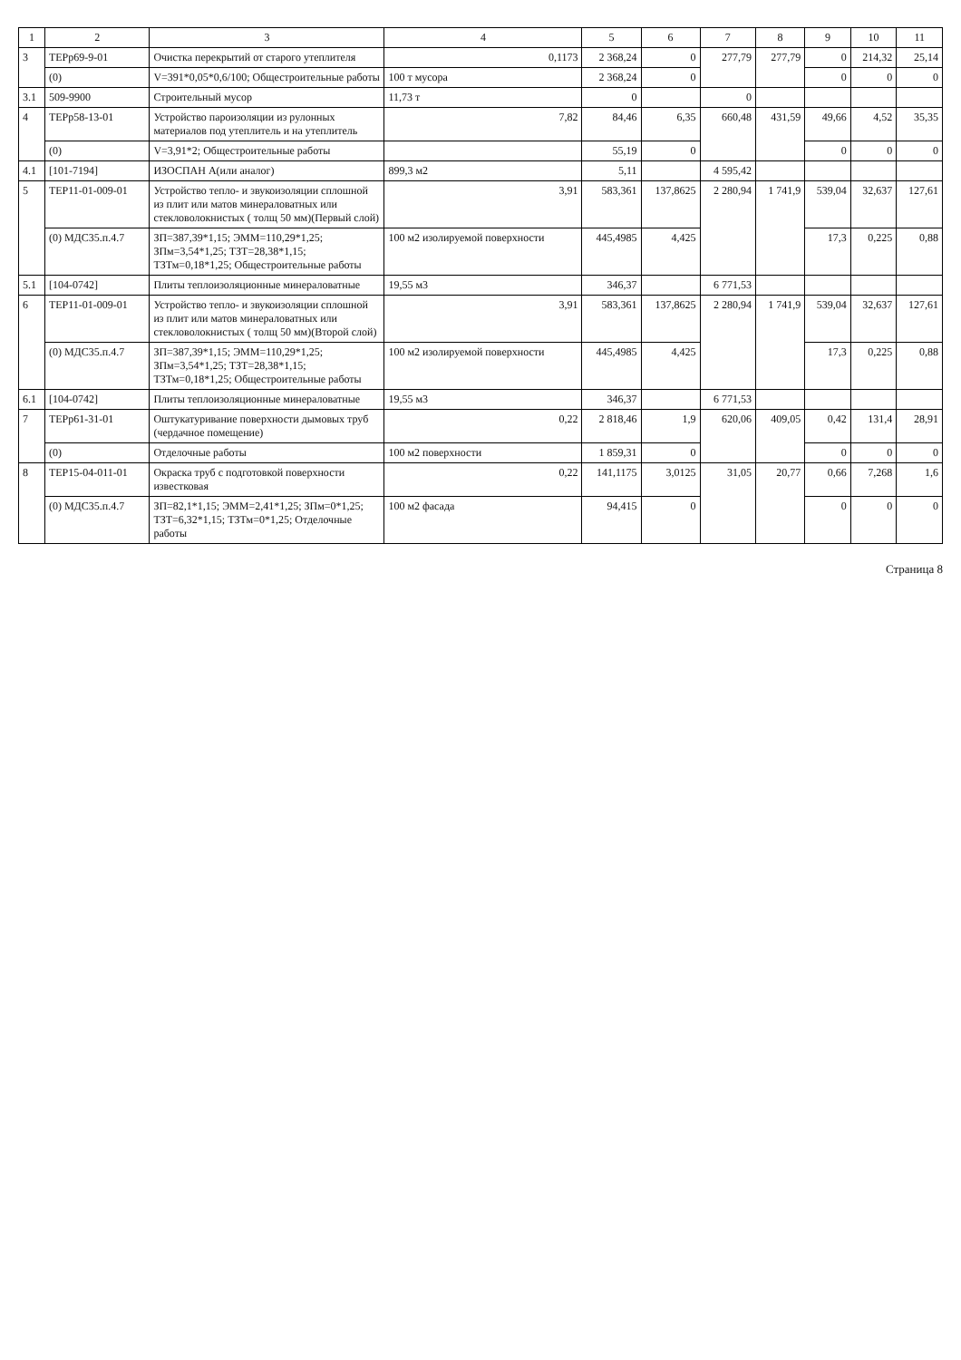| 1 | 2 | 3 | 4 | 5 | 6 | 7 | 8 | 9 | 10 | 11 |
| --- | --- | --- | --- | --- | --- | --- | --- | --- | --- | --- |
| 3 | ТЕРр69-9-01 | Очистка перекрытий от старого утеплителя | 0,1173 | 2 368,24 | 0 | 277,79 | 277,79 | 0 | 214,32 | 25,14 |
| | (0) | V=391*0,05*0,6/100; Общестроительные работы | 100 т мусора | 2 368,24 | 0 | | | 0 | 0 | 0 |
| 3.1 | 509-9900 | Строительный мусор | 11,73 т | 0 | | 0 | | | | |
| 4 | ТЕРр58-13-01 | Устройство пароизоляции из рулонных материалов под утеплитель и на утеплитель | 7,82 | 84,46 | 6,35 | 660,48 | 431,59 | 49,66 | 4,52 | 35,35 |
| | (0) | V=3,91*2; Общестроительные работы | | 55,19 | 0 | | | 0 | 0 | 0 |
| 4.1 | [101-7194] | ИЗОСПАН А(или аналог) | 899,3 м2 | 5,11 | | 4 595,42 | | | | |
| 5 | ТЕР11-01-009-01 | Устройство тепло- и звукоизоляции сплошной из плит или матов минераловатных или стекловолокнистых ( толщ 50 мм)(Первый слой) | 3,91 | 583,361 | 137,8625 | 2 280,94 | 1 741,9 | 539,04 | 32,637 | 127,61 |
| | (0) МДС35.п.4.7 | ЗП=387,39*1,15; ЭММ=110,29*1,25; ЗПм=3,54*1,25; ТЗТ=28,38*1,15; ТЗТм=0,18*1,25; Общестроительные работы | 100 м2 изолируемой поверхности | 445,4985 | 4,425 | | | 17,3 | 0,225 | 0,88 |
| 5.1 | [104-0742] | Плиты теплоизоляционные минераловатные | 19,55 м3 | 346,37 | | 6 771,53 | | | | |
| 6 | ТЕР11-01-009-01 | Устройство тепло- и звукоизоляции сплошной из плит или матов минераловатных или стекловолокнистых ( толщ 50 мм)(Второй слой) | 3,91 | 583,361 | 137,8625 | 2 280,94 | 1 741,9 | 539,04 | 32,637 | 127,61 |
| | (0) МДС35.п.4.7 | ЗП=387,39*1,15; ЭММ=110,29*1,25; ЗПм=3,54*1,25; ТЗТ=28,38*1,15; ТЗТм=0,18*1,25; Общестроительные работы | 100 м2 изолируемой поверхности | 445,4985 | 4,425 | | | 17,3 | 0,225 | 0,88 |
| 6.1 | [104-0742] | Плиты теплоизоляционные минераловатные | 19,55 м3 | 346,37 | | 6 771,53 | | | | |
| 7 | ТЕРр61-31-01 | Оштукатуривание поверхности дымовых труб (чердачное помещение) | 0,22 | 2 818,46 | 1,9 | 620,06 | 409,05 | 0,42 | 131,4 | 28,91 |
| | (0) | Отделочные работы | 100 м2 поверхности | 1 859,31 | 0 | | | 0 | 0 | 0 |
| 8 | ТЕР15-04-011-01 | Окраска труб с подготовкой поверхности известковая | 0,22 | 141,1175 | 3,0125 | 31,05 | 20,77 | 0,66 | 7,268 | 1,6 |
| | (0) МДС35.п.4.7 | ЗП=82,1*1,15; ЭММ=2,41*1,25; ЗПм=0*1,25; ТЗТ=6,32*1,15; ТЗТм=0*1,25; Отделочные работы | 100 м2 фасада | 94,415 | 0 | | | 0 | 0 | 0 |
Страница 8